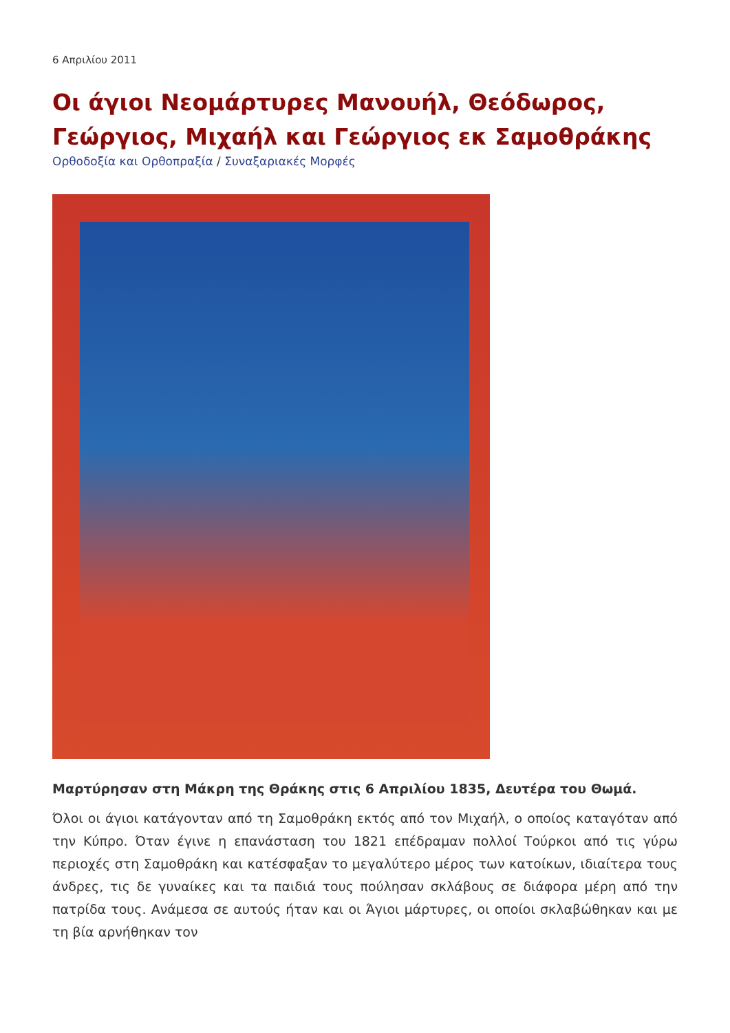6 Απριλίου 2011
Οι άγιοι Νεομάρτυρες Μανουήλ, Θεόδωρος, Γεώργιος, Μιχαήλ και Γεώργιος εκ Σαμοθράκης
Ορθοδοξία και Ορθοπραξία / Συναξαριακές Μορφές
Μαρτύρησαν στη Μάκρη της Θράκης στις 6 Απριλίου 1835, Δευτέρα του Θωμά.
Όλοι οι άγιοι κατάγονταν από τη Σαμοθράκη εκτός από τον Μιχαήλ, ο οποίος καταγόταν από την Κύπρο. Όταν έγινε η επανάσταση του 1821 επέδραμαν πολλοί Τούρκοι από τις γύρω περιοχές στη Σαμοθράκη και κατέσφαξαν το μεγαλύτερο μέρος των κατοίκων, ιδιαίτερα τους άνδρες, τις δε γυναίκες και τα παιδιά τους πούλησαν σκλάβους σε διάφορα μέρη από την πατρίδα τους. Ανάμεσα σε αυτούς ήταν και οι Άγιοι μάρτυρες, οι οποίοι σκλαβώθηκαν και με τη βία αρνήθηκαν τον